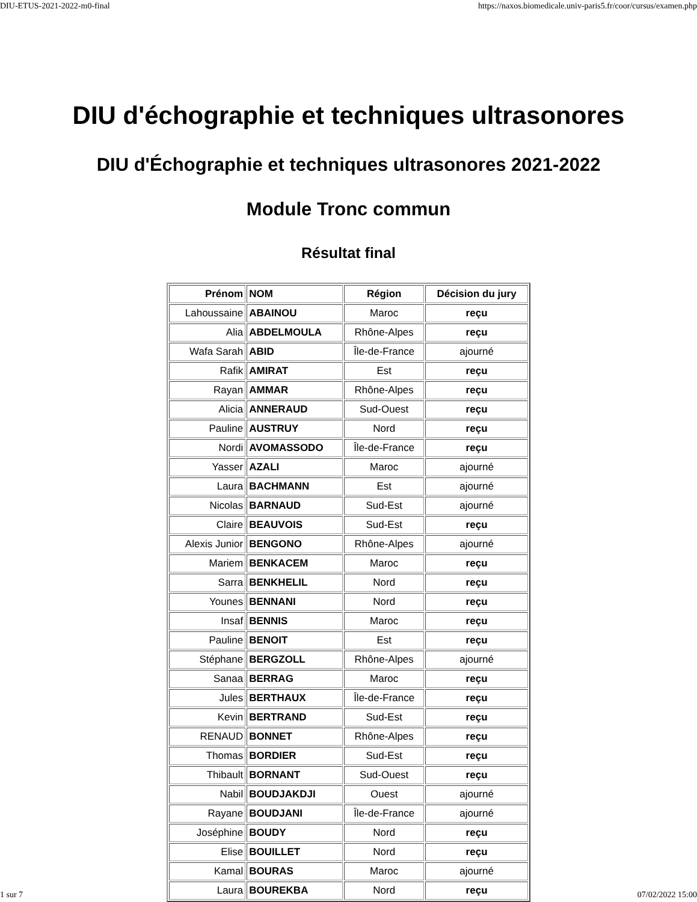DIU-ETUS-2021-2022-m0-final https://naxos.biomedicale.univ-paris5.fr/coor/cursus/examen.php
DIU d'échographie et techniques ultrasonores
DIU d'Échographie et techniques ultrasonores 2021-2022
Module Tronc commun
Résultat final
| Prénom | NOM | Région | Décision du jury |
| --- | --- | --- | --- |
| Lahoussaine | ABAINOU | Maroc | reçu |
| Alia | ABDELMOULA | Rhône-Alpes | reçu |
| Wafa Sarah | ABID | Île-de-France | ajourné |
| Rafik | AMIRAT | Est | reçu |
| Rayan | AMMAR | Rhône-Alpes | reçu |
| Alicia | ANNERAUD | Sud-Ouest | reçu |
| Pauline | AUSTRUY | Nord | reçu |
| Nordi | AVOMASSODO | Île-de-France | reçu |
| Yasser | AZALI | Maroc | ajourné |
| Laura | BACHMANN | Est | ajourné |
| Nicolas | BARNAUD | Sud-Est | ajourné |
| Claire | BEAUVOIS | Sud-Est | reçu |
| Alexis Junior | BENGONO | Rhône-Alpes | ajourné |
| Mariem | BENKACEM | Maroc | reçu |
| Sarra | BENKHELIL | Nord | reçu |
| Younes | BENNANI | Nord | reçu |
| Insaf | BENNIS | Maroc | reçu |
| Pauline | BENOIT | Est | reçu |
| Stéphane | BERGZOLL | Rhône-Alpes | ajourné |
| Sanaa | BERRAG | Maroc | reçu |
| Jules | BERTHAUX | Île-de-France | reçu |
| Kevin | BERTRAND | Sud-Est | reçu |
| RENAUD | BONNET | Rhône-Alpes | reçu |
| Thomas | BORDIER | Sud-Est | reçu |
| Thibault | BORNANT | Sud-Ouest | reçu |
| Nabil | BOUDJAKDJI | Ouest | ajourné |
| Rayane | BOUDJANI | Île-de-France | ajourné |
| Joséphine | BOUDY | Nord | reçu |
| Elise | BOUILLET | Nord | reçu |
| Kamal | BOURAS | Maroc | ajourné |
| Laura | BOUREKBA | Nord | reçu |
1 sur 7 07/02/2022 15:00